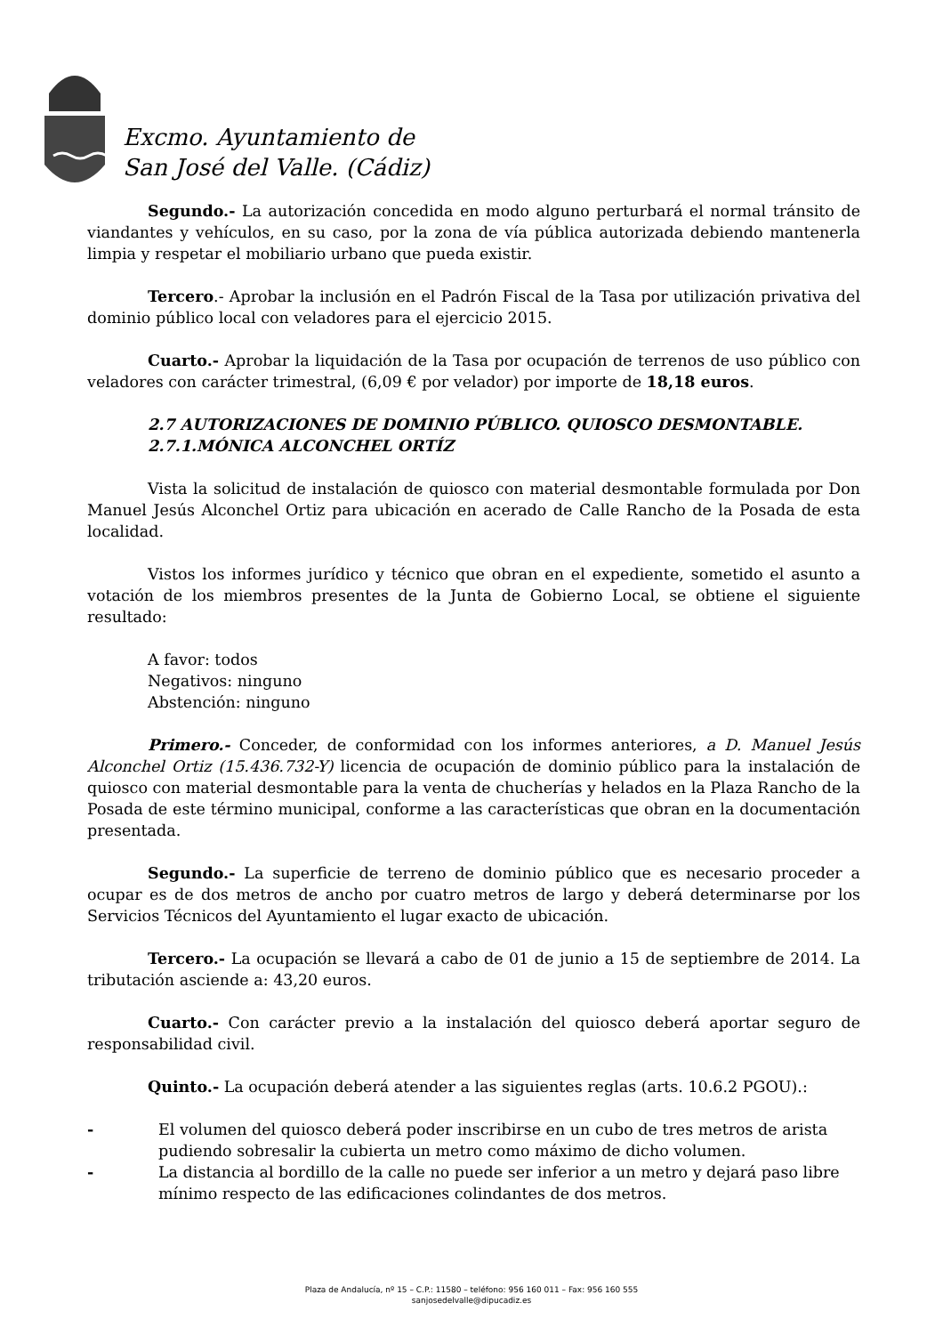Excmo. Ayuntamiento de
San José del Valle. (Cádiz)
Segundo.- La autorización concedida en modo alguno perturbará el normal tránsito de viandantes y vehículos, en su caso, por la zona de vía pública autorizada debiendo mantenerla limpia y respetar el mobiliario urbano que pueda existir.
Tercero.- Aprobar la inclusión en el Padrón Fiscal de la Tasa por utilización privativa del dominio público local con veladores para el ejercicio 2015.
Cuarto.- Aprobar la liquidación de la Tasa por ocupación de terrenos de uso público con veladores con carácter trimestral, (6,09 € por velador) por importe de 18,18 euros.
2.7 AUTORIZACIONES DE DOMINIO PÚBLICO. QUIOSCO DESMONTABLE.
2.7.1.MÓNICA ALCONCHEL ORTÍZ
Vista la solicitud de instalación de quiosco con material desmontable formulada por Don Manuel Jesús Alconchel Ortiz para ubicación en acerado de Calle Rancho de la Posada de esta localidad.
Vistos los informes jurídico y técnico que obran en el expediente, sometido el asunto a votación de los miembros presentes de la Junta de Gobierno Local, se obtiene el siguiente resultado:
A favor: todos
Negativos: ninguno
Abstención: ninguno
Primero.- Conceder, de conformidad con los informes anteriores, a D. Manuel Jesús Alconchel Ortiz (15.436.732-Y) licencia de ocupación de dominio público para la instalación de quiosco con material desmontable para la venta de chucherías y helados en la Plaza Rancho de la Posada de este término municipal, conforme a las características que obran en la documentación presentada.
Segundo.- La superficie de terreno de dominio público que es necesario proceder a ocupar es de dos metros de ancho por cuatro metros de largo y deberá determinarse por los Servicios Técnicos del Ayuntamiento el lugar exacto de ubicación.
Tercero.- La ocupación se llevará a cabo de 01 de junio a 15 de septiembre de 2014. La tributación asciende a: 43,20 euros.
Cuarto.- Con carácter previo a la instalación del quiosco deberá aportar seguro de responsabilidad civil.
Quinto.- La ocupación deberá atender a las siguientes reglas (arts. 10.6.2 PGOU).:
- El volumen del quiosco deberá poder inscribirse en un cubo de tres metros de arista pudiendo sobresalir la cubierta un metro como máximo de dicho volumen.
- La distancia al bordillo de la calle no puede ser inferior a un metro y dejará paso libre mínimo respecto de las edificaciones colindantes de dos metros.
Plaza de Andalucía, nº 15 – C.P.: 11580 – teléfono: 956 160 011 – Fax: 956 160 555
sanjosedelvalle@dipucadiz.es